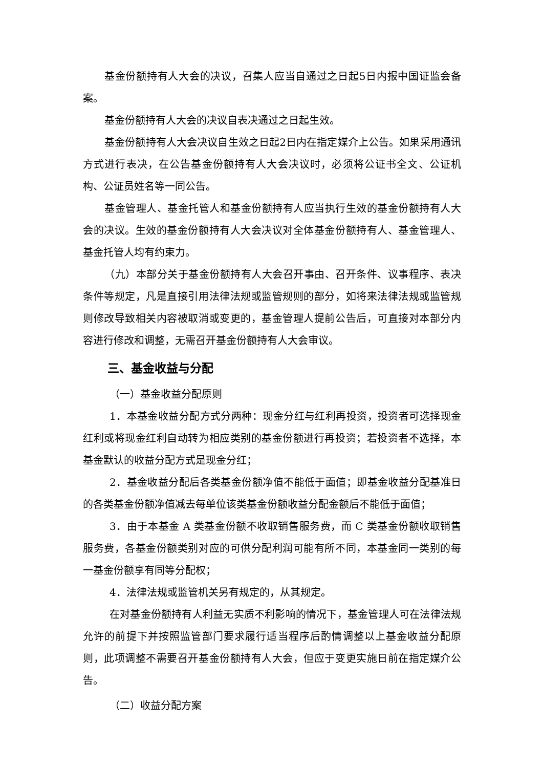基金份额持有人大会的决议，召集人应当自通过之日起5日内报中国证监会备案。
基金份额持有人大会的决议自表决通过之日起生效。
基金份额持有人大会决议自生效之日起2日内在指定媒介上公告。如果采用通讯方式进行表决，在公告基金份额持有人大会决议时，必须将公证书全文、公证机构、公证员姓名等一同公告。
基金管理人、基金托管人和基金份额持有人应当执行生效的基金份额持有人大会的决议。生效的基金份额持有人大会决议对全体基金份额持有人、基金管理人、基金托管人均有约束力。
（九）本部分关于基金份额持有人大会召开事由、召开条件、议事程序、表决条件等规定，凡是直接引用法律法规或监管规则的部分，如将来法律法规或监管规则修改导致相关内容被取消或变更的，基金管理人提前公告后，可直接对本部分内容进行修改和调整，无需召开基金份额持有人大会审议。
三、基金收益与分配
（一）基金收益分配原则
1．本基金收益分配方式分两种：现金分红与红利再投资，投资者可选择现金红利或将现金红利自动转为相应类别的基金份额进行再投资；若投资者不选择，本基金默认的收益分配方式是现金分红；
2．基金收益分配后各类基金份额净值不能低于面值；即基金收益分配基准日的各类基金份额净值减去每单位该类基金份额收益分配金额后不能低于面值；
3．由于本基金 A 类基金份额不收取销售服务费，而 C 类基金份额收取销售服务费，各基金份额类别对应的可供分配利润可能有所不同，本基金同一类别的每一基金份额享有同等分配权；
4．法律法规或监管机关另有规定的，从其规定。
在对基金份额持有人利益无实质不利影响的情况下，基金管理人可在法律法规允许的前提下并按照监管部门要求履行适当程序后酌情调整以上基金收益分配原则，此项调整不需要召开基金份额持有人大会，但应于变更实施日前在指定媒介公告。
（二）收益分配方案